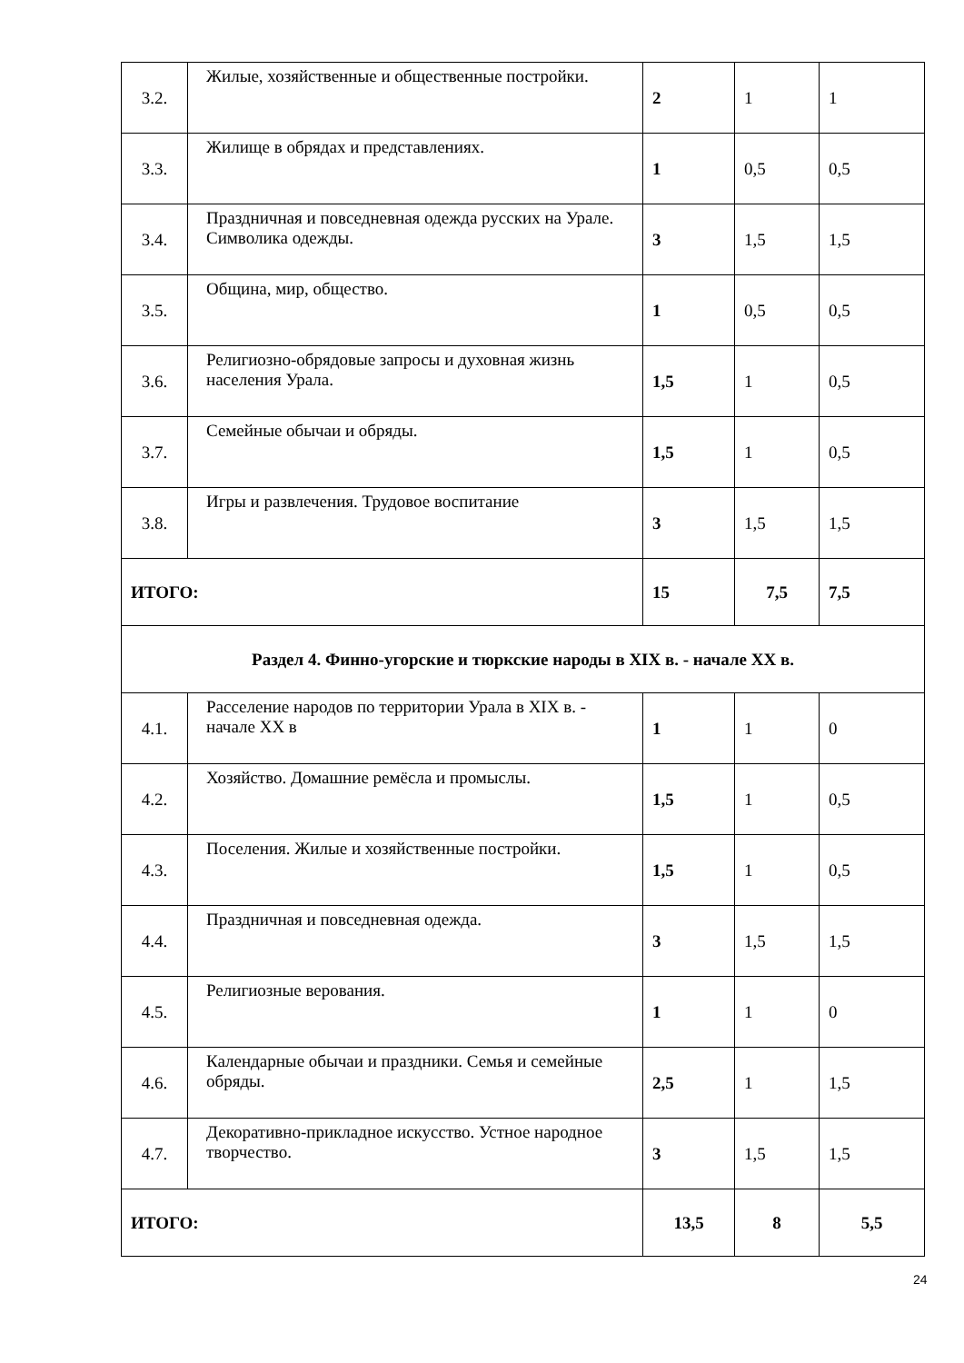| 3.2. | Жилые, хозяйственные и общественные постройки. | 2 | 1 | 1 |
| 3.3. | Жилище в обрядах и представлениях. | 1 | 0,5 | 0,5 |
| 3.4. | Праздничная и повседневная одежда русских на Урале. Символика одежды. | 3 | 1,5 | 1,5 |
| 3.5. | Община, мир, общество. | 1 | 0,5 | 0,5 |
| 3.6. | Религиозно-обрядовые запросы и духовная жизнь населения Урала. | 1,5 | 1 | 0,5 |
| 3.7. | Семейные обычаи и обряды. | 1,5 | 1 | 0,5 |
| 3.8. | Игры и развлечения. Трудовое воспитание | 3 | 1,5 | 1,5 |
| ИТОГО: | | 15 | 7,5 | 7,5 |
| Раздел 4. Финно-угорские и тюркские народы в XIX в. - начале XX в. | | | | |
| 4.1. | Расселение народов по территории Урала в XIX в. - начале XX в | 1 | 1 | 0 |
| 4.2. | Хозяйство. Домашние ремёсла и промыслы. | 1,5 | 1 | 0,5 |
| 4.3. | Поселения. Жилые и хозяйственные постройки. | 1,5 | 1 | 0,5 |
| 4.4. | Праздничная и повседневная одежда. | 3 | 1,5 | 1,5 |
| 4.5. | Религиозные верования. | 1 | 1 | 0 |
| 4.6. | Календарные обычаи и праздники. Семья и семейные обряды. | 2,5 | 1 | 1,5 |
| 4.7. | Декоративно-прикладное искусство. Устное народное творчество. | 3 | 1,5 | 1,5 |
| ИТОГО: | | 13,5 | 8 | 5,5 |
24